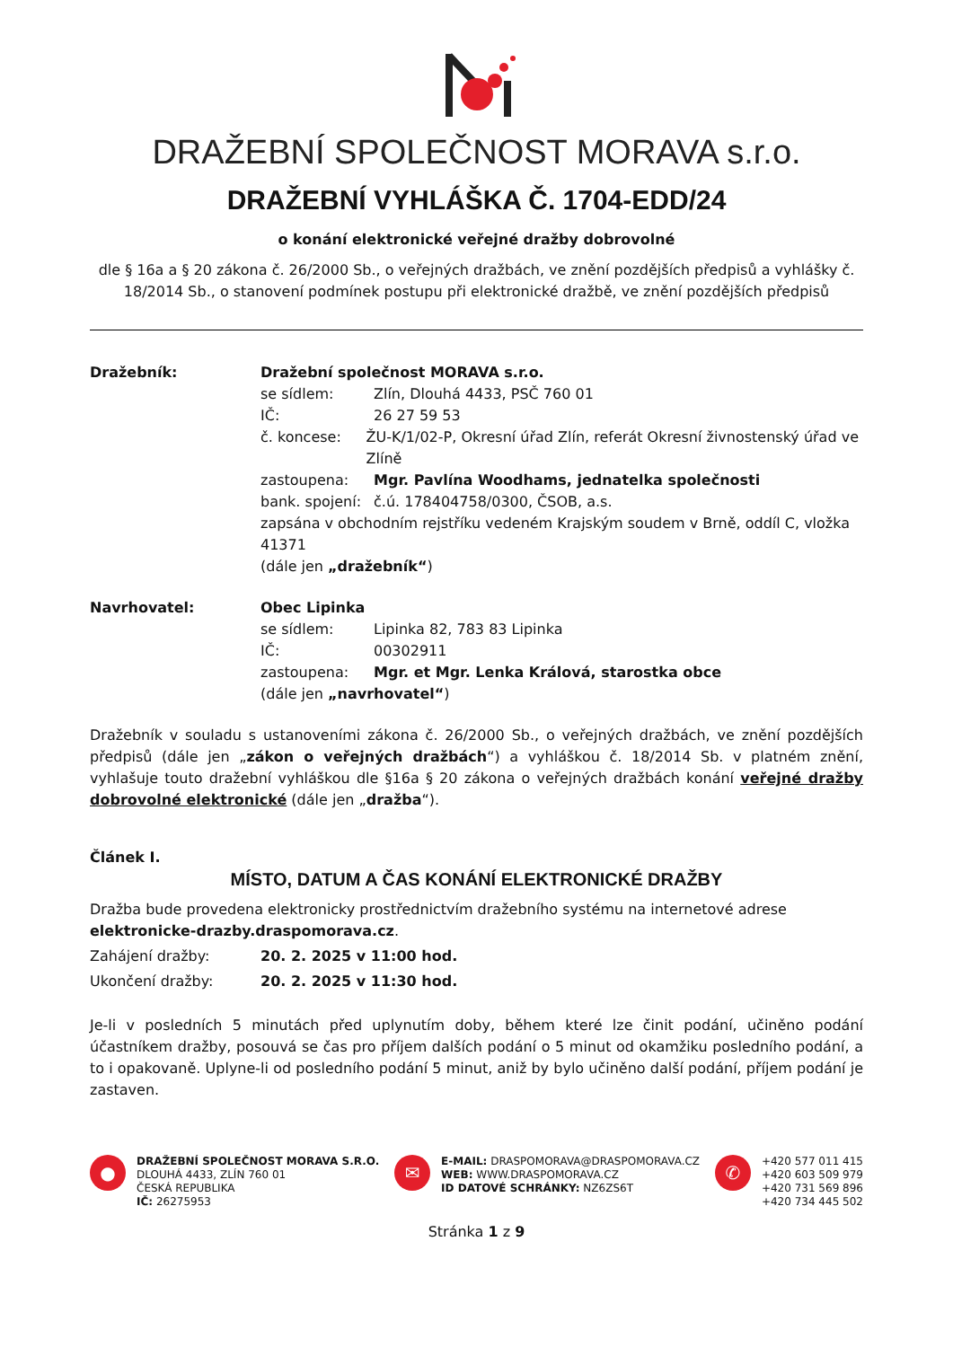DRAŽEBNÍ SPOLEČNOST MORAVA s.r.o.
DRAŽEBNÍ VYHLÁŠKA Č. 1704-EDD/24
o konání elektronické veřejné dražby dobrovolné
dle § 16a a § 20 zákona č. 26/2000 Sb., o veřejných dražbách, ve znění pozdějších předpisů a vyhlášky č. 18/2014 Sb., o stanovení podmínek postupu při elektronické dražbě, ve znění pozdějších předpisů
Dražebník: Dražební společnost MORAVA s.r.o.
se sídlem: Zlín, Dlouhá 4433, PSČ 760 01
IČ: 26 27 59 53
č. koncese: ŽU-K/1/02-P, Okresní úřad Zlín, referát Okresní živnostenský úřad ve Zlíně
zastoupena: Mgr. Pavlína Woodhams, jednatelka společnosti
bank. spojení: č.ú. 178404758/0300, ČSOB, a.s.
zapsána v obchodním rejstříku vedeném Krajským soudem v Brně, oddíl C, vložka 41371
(dále jen „dražebník“)
Navrhovatel: Obec Lipinka
se sídlem: Lipinka 82, 783 83 Lipinka
IČ: 00302911
zastoupena: Mgr. et Mgr. Lenka Králová, starostka obce
(dále jen „navrhovatel“)
Dražebník v souladu s ustanoveními zákona č. 26/2000 Sb., o veřejných dražbách, ve znění pozdějších předpisů (dále jen „zákon o veřejných dražbách“) a vyhláškou č. 18/2014 Sb. v platném znění, vyhlašuje touto dražební vyhláškou dle §16a § 20 zákona o veřejných dražbách konání veřejné dražby dobrovolné elektronické (dále jen „dražba“).
Článek I.
MÍSTO, DATUM A ČAS KONÁNÍ ELEKTRONICKÉ DRAŽBY
Dražba bude provedena elektronicky prostřednictvím dražebního systému na internetové adrese elektronicke-drazby.draspomorava.cz.
Zahájení dražby: 20. 2. 2025 v 11:00 hod.
Ukončení dražby: 20. 2. 2025 v 11:30 hod.
Je-li v posledních 5 minutách před uplynutím doby, během které lze činit podání, učiněno podání účastníkem dražby, posouvá se čas pro příjem dalších podání o 5 minut od okamžiku posledního podání, a to i opakovaně. Uplyne-li od posledního podání 5 minut, aniž by bylo učiněno další podání, příjem podání je zastaven.
●
DRAŽEBNÍ SPOLEČNOST MORAVA S.R.O.
DLOUHÁ 4433, ZLÍN 760 01
ČESKÁ REPUBLIKA
IČ: 26275953
✉
E-MAIL: DRASPOMORAVA@DRASPOMORAVA.CZ
WEB: WWW.DRASPOMORAVA.CZ
ID DATOVÉ SCHRÁNKY: NZ6ZS6T
✆
+420 577 011 415
+420 603 509 979
+420 731 569 896
+420 734 445 502
Stránka 1 z 9